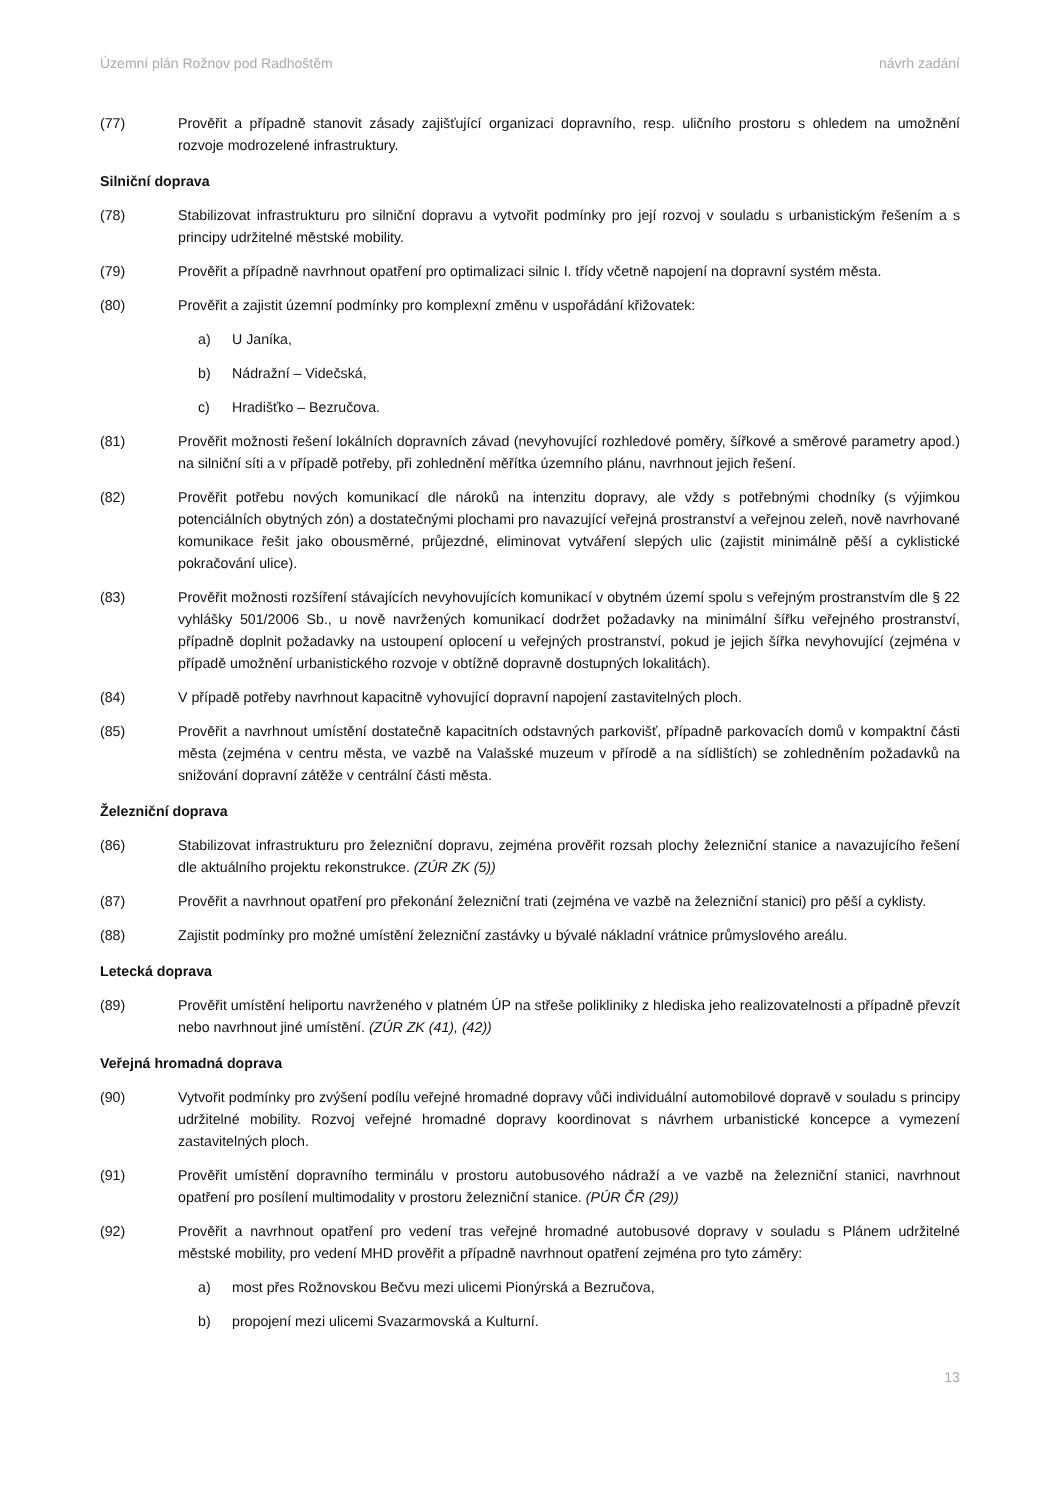Územní plán Rožnov pod Radhoštěm návrh zadání
(77) Prověřit a případně stanovit zásady zajišťující organizaci dopravního, resp. uličního prostoru s ohledem na umožnění rozvoje modrozelené infrastruktury.
Silniční doprava
(78) Stabilizovat infrastrukturu pro silniční dopravu a vytvořit podmínky pro její rozvoj v souladu s urbanistickým řešením a s principy udržitelné městské mobility.
(79) Prověřit a případně navrhnout opatření pro optimalizaci silnic I. třídy včetně napojení na dopravní systém města.
(80) Prověřit a zajistit územní podmínky pro komplexní změnu v uspořádání křižovatek:
a) U Janíka,
b) Nádražní – Videčská,
c) Hradišťko – Bezručova.
(81) Prověřit možnosti řešení lokálních dopravních závad (nevyhovující rozhledové poměry, šířkové a směrové parametry apod.) na silniční síti a v případě potřeby, při zohlednění měřítka územního plánu, navrhnout jejich řešení.
(82) Prověřit potřebu nových komunikací dle nároků na intenzitu dopravy, ale vždy s potřebnými chodníky (s výjimkou potenciálních obytných zón) a dostatečnými plochami pro navazující veřejná prostranství a veřejnou zeleň, nově navrhované komunikace řešit jako obousměrné, průjezdné, eliminovat vytváření slepých ulic (zajistit minimálně pěší a cyklistické pokračování ulice).
(83) Prověřit možnosti rozšíření stávajících nevyhovujících komunikací v obytném území spolu s veřejným prostranstvím dle § 22 vyhlášky 501/2006 Sb., u nově navržených komunikací dodržet požadavky na minimální šířku veřejného prostranství, případně doplnit požadavky na ustoupení oplocení u veřejných prostranství, pokud je jejich šířka nevyhovující (zejména v případě umožnění urbanistického rozvoje v obtížně dopravně dostupných lokalitách).
(84) V případě potřeby navrhnout kapacitně vyhovující dopravní napojení zastavitelných ploch.
(85) Prověřit a navrhnout umístění dostatečně kapacitních odstavných parkovišť, případně parkovacích domů v kompaktní části města (zejména v centru města, ve vazbě na Valašské muzeum v přírodě a na sídlištích) se zohledněním požadavků na snižování dopravní zátěže v centrální části města.
Železniční doprava
(86) Stabilizovat infrastrukturu pro železniční dopravu, zejména prověřit rozsah plochy železniční stanice a navazujícího řešení dle aktuálního projektu rekonstrukce. (ZÚR ZK (5))
(87) Prověřit a navrhnout opatření pro překonání železniční trati (zejména ve vazbě na železniční stanici) pro pěší a cyklisty.
(88) Zajistit podmínky pro možné umístění železniční zastávky u bývalé nákladní vrátnice průmyslového areálu.
Letecká doprava
(89) Prověřit umístění heliportu navrženého v platném ÚP na střeše polikliniky z hlediska jeho realizovatelnosti a případně převzít nebo navrhnout jiné umístění. (ZÚR ZK (41), (42))
Veřejná hromadná doprava
(90) Vytvořit podmínky pro zvýšení podílu veřejné hromadné dopravy vůči individuální automobilové dopravě v souladu s principy udržitelné mobility. Rozvoj veřejné hromadné dopravy koordinovat s návrhem urbanistické koncepce a vymezení zastavitelných ploch.
(91) Prověřit umístění dopravního terminálu v prostoru autobusového nádraží a ve vazbě na železniční stanici, navrhnout opatření pro posílení multimodality v prostoru železniční stanice. (PÚR ČR (29))
(92) Prověřit a navrhnout opatření pro vedení tras veřejné hromadné autobusové dopravy v souladu s Plánem udržitelné městské mobility, pro vedení MHD prověřit a případně navrhnout opatření zejména pro tyto záměry:
a) most přes Rožnovskou Bečvu mezi ulicemi Pionýrská a Bezručova,
b) propojení mezi ulicemi Svazarmovská a Kulturní.
13